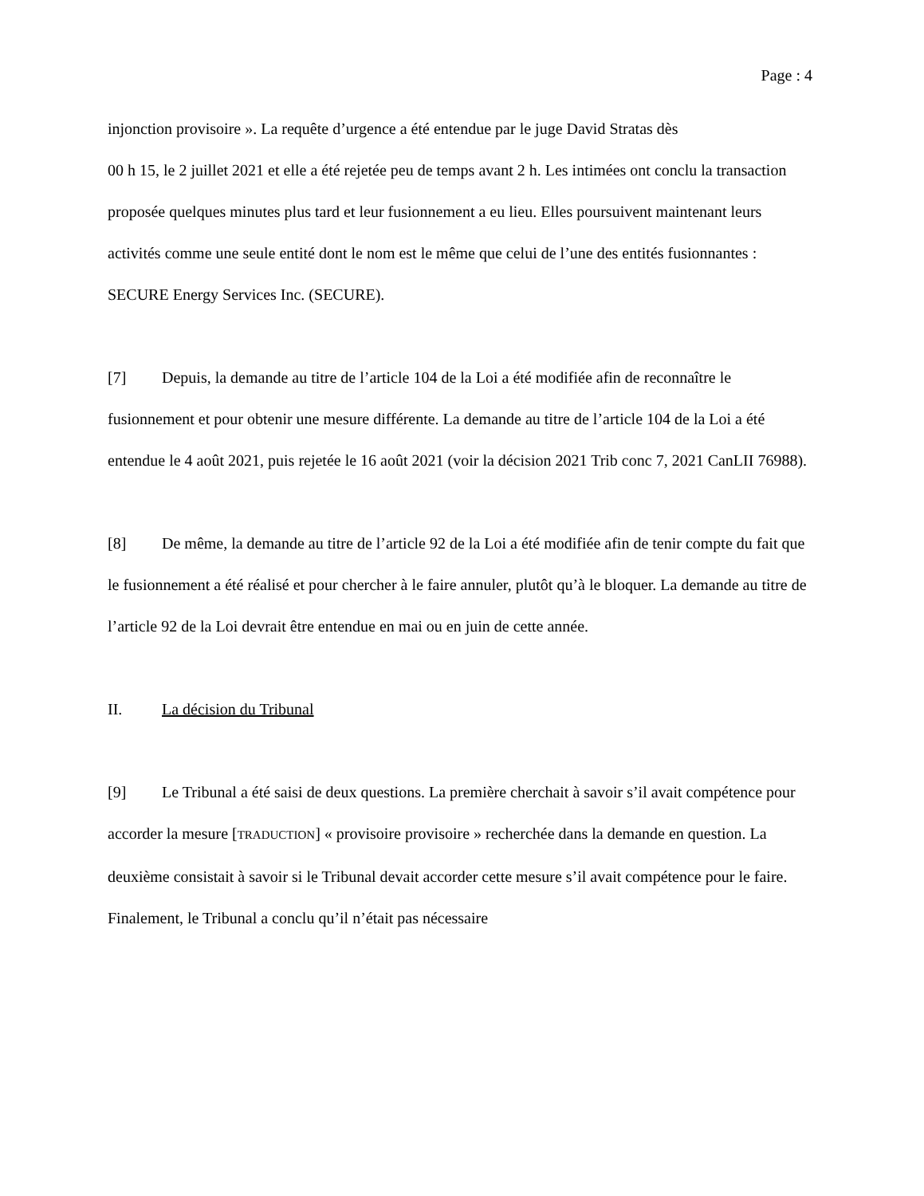Page : 4
injonction provisoire ». La requête d’urgence a été entendue par le juge David Stratas dès
00 h 15, le 2 juillet 2021 et elle a été rejetée peu de temps avant 2 h. Les intimées ont conclu la transaction proposée quelques minutes plus tard et leur fusionnement a eu lieu. Elles poursuivent maintenant leurs activités comme une seule entité dont le nom est le même que celui de l’une des entités fusionnantes : SECURE Energy Services Inc. (SECURE).
[7] Depuis, la demande au titre de l’article 104 de la Loi a été modifiée afin de reconnaître le fusionnement et pour obtenir une mesure différente. La demande au titre de l’article 104 de la Loi a été entendue le 4 août 2021, puis rejetée le 16 août 2021 (voir la décision 2021 Trib conc 7, 2021 CanLII 76988).
[8] De même, la demande au titre de l’article 92 de la Loi a été modifiée afin de tenir compte du fait que le fusionnement a été réalisé et pour chercher à le faire annuler, plutôt qu’à le bloquer. La demande au titre de l’article 92 de la Loi devrait être entendue en mai ou en juin de cette année.
II. La décision du Tribunal
[9] Le Tribunal a été saisi de deux questions. La première cherchait à savoir s’il avait compétence pour accorder la mesure [TRADUCTION] « provisoire provisoire » recherchée dans la demande en question. La deuxième consistait à savoir si le Tribunal devait accorder cette mesure s’il avait compétence pour le faire. Finalement, le Tribunal a conclu qu’il n’était pas nécessaire